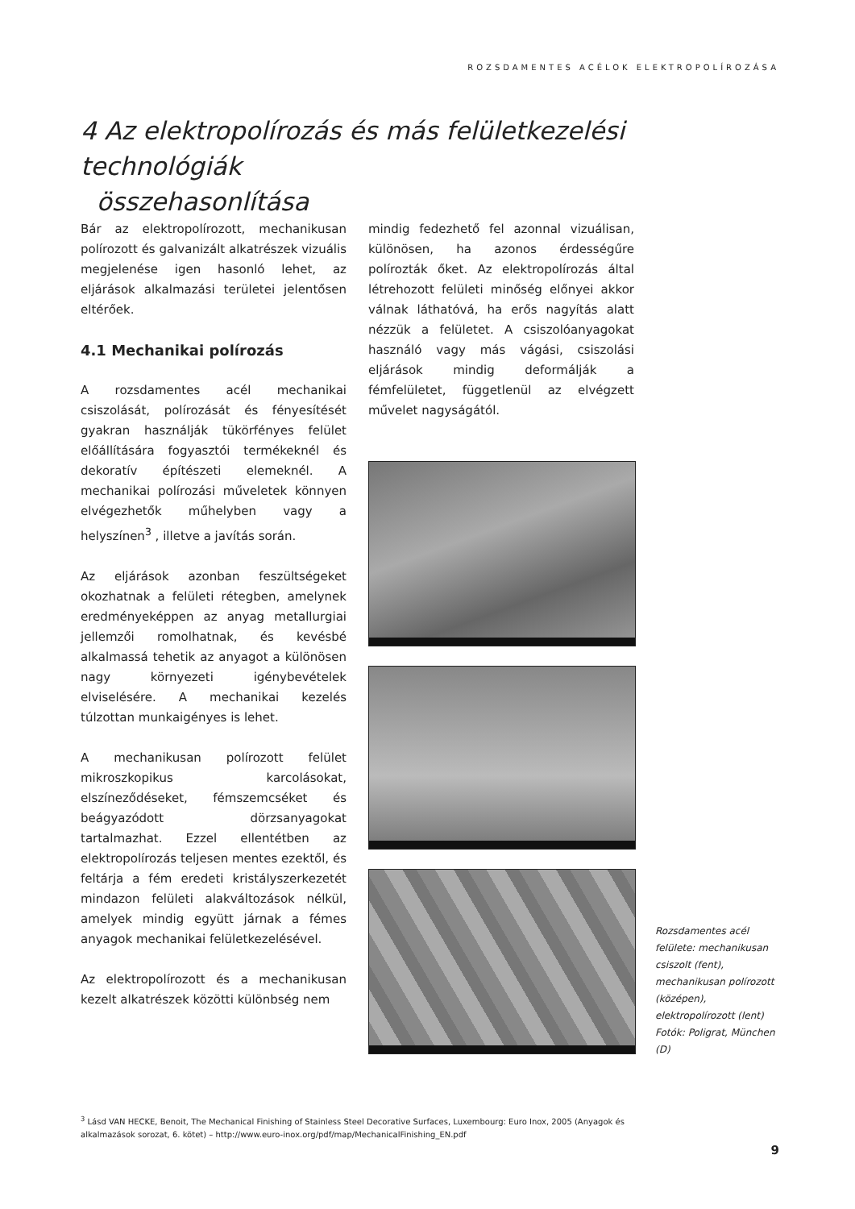ROZSDAMENTES ACÉLOK ELEKTROPOLÍROZÁSA
4 Az elektropolírozás és más felületkezelési technológiák
összehasonlítása
Bár az elektropolírozott, mechanikusan polírozott és galvanizált alkatrészek vizuális megjelenése igen hasonló lehet, az eljárások alkalmazási területei jelentősen eltérőek.
4.1 Mechanikai polírozás
A rozsdamentes acél mechanikai csiszolását, polírozását és fényesítését gyakran használják tükörfényes felület előállítására fogyasztói termékeknél és dekoratív építészeti elemeknél. A mechanikai polírozási műveletek könnyen elvégezhetők műhelyben vagy a helyszínen<sup>3</sup> , illetve a javítás során.
Az eljárások azonban feszültségeket okozhatnak a felületi rétegben, amelynek eredményeképpen az anyag metallurgiai jellemzői romolhatnak, és kevésbé alkalmassá tehetik az anyagot a különösen nagy környezeti igénybevételek elviselésére. A mechanikai kezelés túlzottan munkaigényes is lehet.
A mechanikusan polírozott felület mikroszkopikus karcolásokat, elszíneződéseket, fémszemcséket és beágyazódott dörzsanyagokat tartalmazhat. Ezzel ellentétben az elektropolírozás teljesen mentes ezektől, és feltárja a fém eredeti kristályszerkezetét mindazon felületi alakváltozások nélkül, amelyek mindig együtt járnak a fémes anyagok mechanikai felületkezelésével.
Az elektropolírozott és a mechanikusan kezelt alkatrészek közötti különbség nem
mindig fedezhető fel azonnal vizuálisan, különösen, ha azonos érdességűre polírozták őket. Az elektropolírozás által létrehozott felületi minőség előnyei akkor válnak láthatóvá, ha erős nagyítás alatt nézzük a felületet. A csiszolóanyagokat használó vagy más vágási, csiszolási eljárások mindig deformálják a fémfelületet, függetlenül az elvégzett művelet nagyságától.
Rozsdamentes acél felülete: mechanikusan csiszolt (fent), mechanikusan polírozott (középen), elektropolírozott (lent)
Fotók: Poligrat, München (D)
<sup>3</sup> Lásd VAN HECKE, Benoit, The Mechanical Finishing of Stainless Steel Decorative Surfaces, Luxembourg: Euro Inox, 2005 (Anyagok és alkalmazások sorozat, 6. kötet) – http://www.euro-inox.org/pdf/map/MechanicalFinishing_EN.pdf
9